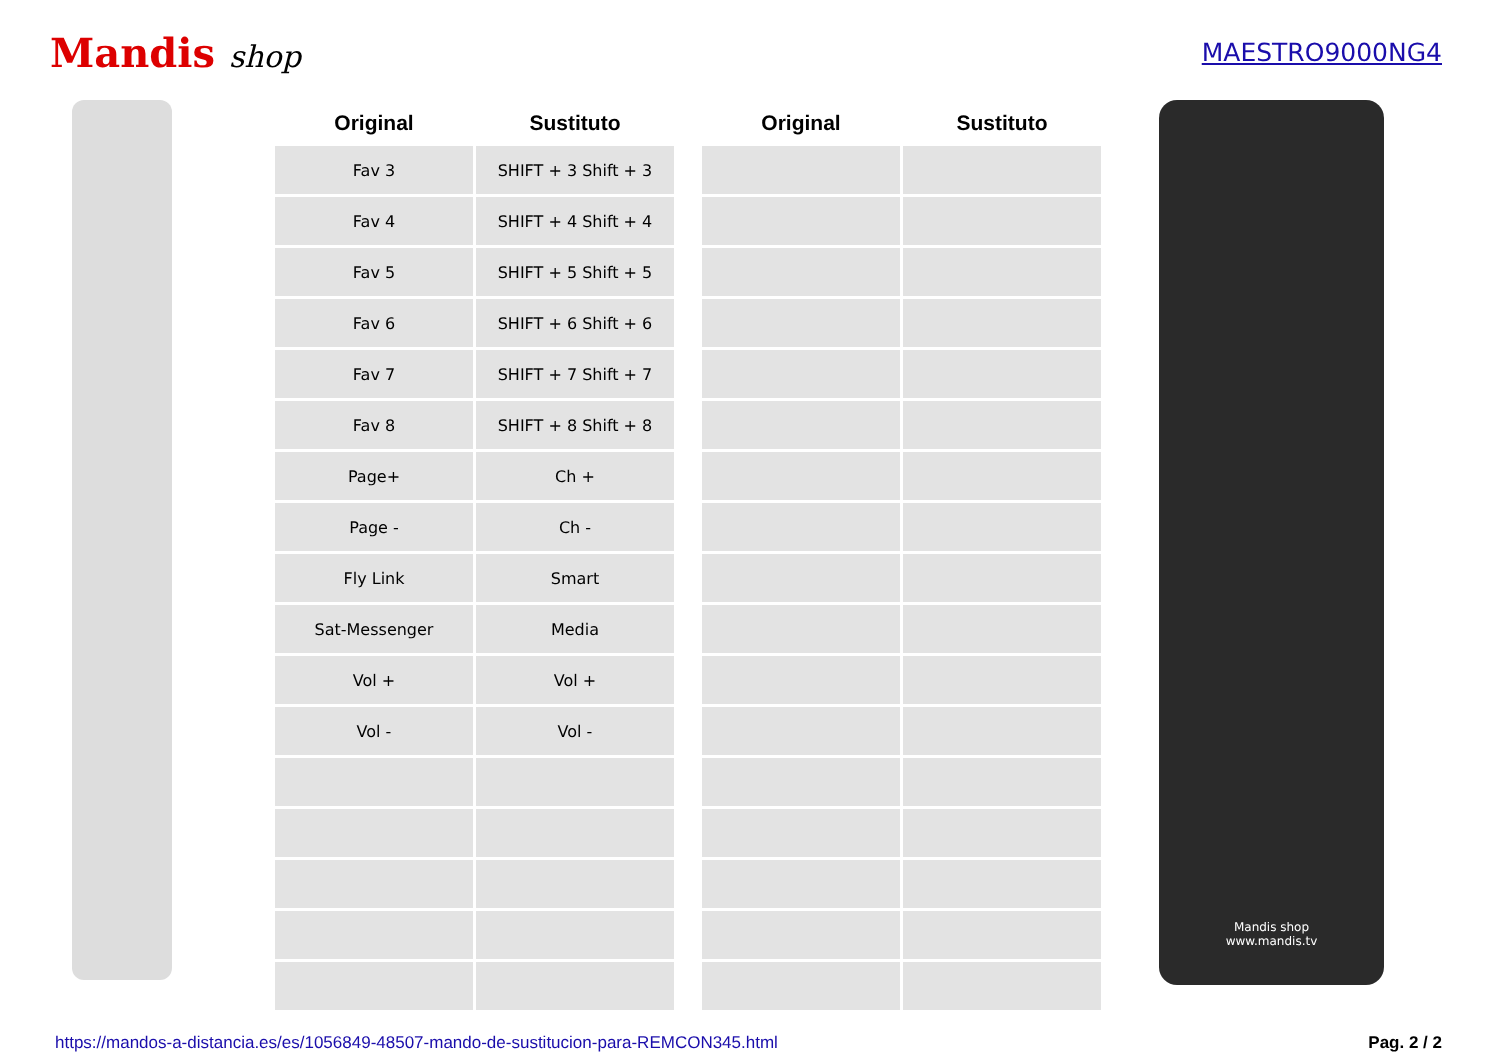Mandis shop
MAESTRO9000NG4
| Original | Sustituto | | Original | Sustituto |
| --- | --- | --- | --- | --- |
| Fav 3 | SHIFT + 3 Shift + 3 | | | |
| Fav 4 | SHIFT + 4 Shift + 4 | | | |
| Fav 5 | SHIFT + 5 Shift + 5 | | | |
| Fav 6 | SHIFT + 6 Shift + 6 | | | |
| Fav 7 | SHIFT + 7 Shift + 7 | | | |
| Fav 8 | SHIFT + 8 Shift + 8 | | | |
| Page+ | Ch + | | | |
| Page - | Ch - | | | |
| Fly Link | Smart | | | |
| Sat-Messenger | Media | | | |
| Vol + | Vol + | | | |
| Vol - | Vol - | | | |
Mandis shop
www.mandis.tv
https://mandos-a-distancia.es/es/1056849-48507-mando-de-sustitucion-para-REMCON345.html Pag. 2 / 2